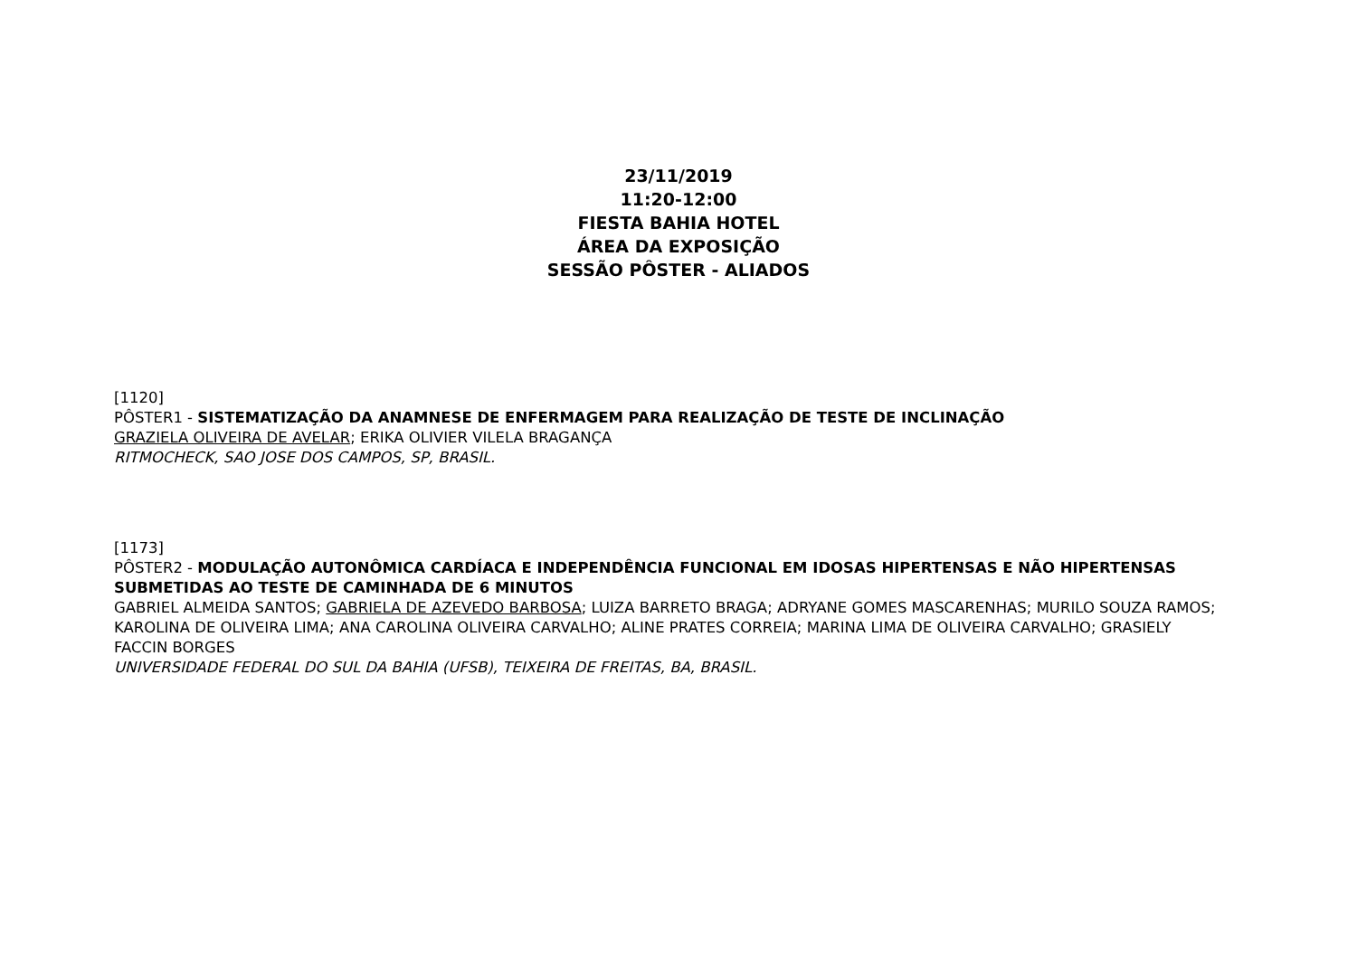23/11/2019
11:20-12:00
FIESTA BAHIA HOTEL
ÁREA DA EXPOSIÇÃO
SESSÃO PÔSTER - ALIADOS
[1120]
PÔSTER1 - SISTEMATIZAÇÃO DA ANAMNESE DE ENFERMAGEM PARA REALIZAÇÃO DE TESTE DE INCLINAÇÃO
GRAZIELA OLIVEIRA DE AVELAR; ERIKA OLIVIER VILELA BRAGANÇA
RITMOCHECK, SAO JOSE DOS CAMPOS, SP, BRASIL.
[1173]
PÔSTER2 - MODULAÇÃO AUTONÔMICA CARDÍACA E INDEPENDÊNCIA FUNCIONAL EM IDOSAS HIPERTENSAS E NÃO HIPERTENSAS SUBMETIDAS AO TESTE DE CAMINHADA DE 6 MINUTOS
GABRIEL ALMEIDA SANTOS; GABRIELA DE AZEVEDO BARBOSA; LUIZA BARRETO BRAGA; ADRYANE GOMES MASCARENHAS; MURILO SOUZA RAMOS; KAROLINA DE OLIVEIRA LIMA; ANA CAROLINA OLIVEIRA CARVALHO; ALINE PRATES CORREIA; MARINA LIMA DE OLIVEIRA CARVALHO; GRASIELY FACCIN BORGES
UNIVERSIDADE FEDERAL DO SUL DA BAHIA (UFSB), TEIXEIRA DE FREITAS, BA, BRASIL.